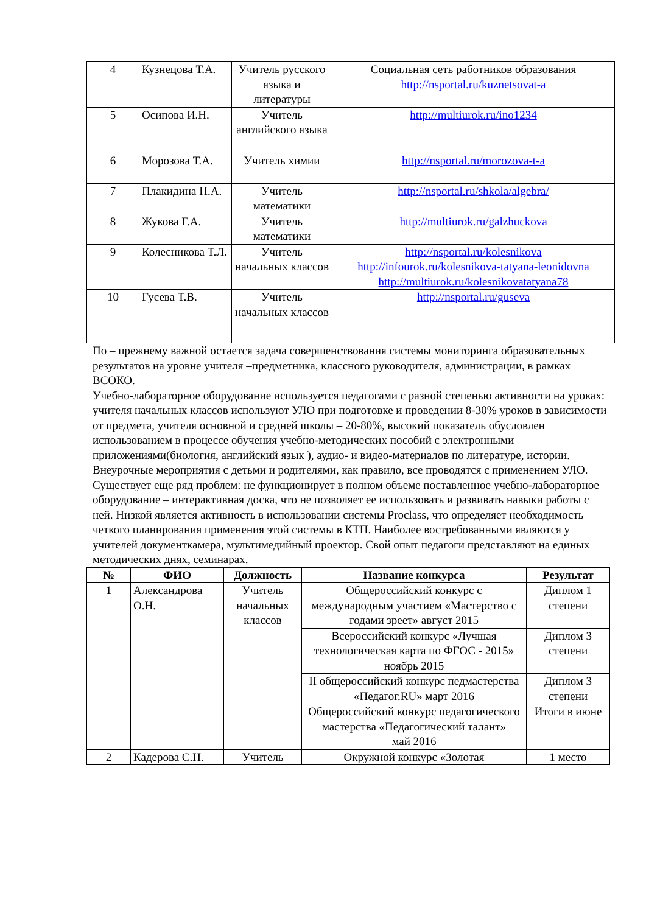| 4 | Кузнецова Т.А. | Учитель русского языка и литературы | Социальная сеть работников образования http://nsportal.ru/kuznetsovat-a |
| 5 | Осипова И.Н. | Учитель английского языка | http://multiurok.ru/ino1234 |
| 6 | Морозова Т.А. | Учитель химии | http://nsportal.ru/morozova-t-a |
| 7 | Плакидина Н.А. | Учитель математики | http://nsportal.ru/shkola/algebra/ |
| 8 | Жукова Г.А. | Учитель математики | http://multiurok.ru/galzhuckova |
| 9 | Колесникова Т.Л. | Учитель начальных классов | http://nsportal.ru/kolesnikova http://infourok.ru/kolesnikova-tatyana-leonidovna http://multiurok.ru/kolesnikovatatyana78 |
| 10 | Гусева Т.В. | Учитель начальных классов | http://nsportal.ru/guseva |
По – прежнему важной остается задача совершенствования системы мониторинга образовательных результатов на уровне учителя –предметника, классного руководителя, администрации, в рамках ВСОКО.
Учебно-лабораторное оборудование используется педагогами с разной степенью активности на уроках: учителя начальных классов используют УЛО при подготовке и проведении 8-30% уроков в зависимости от предмета, учителя основной и средней школы – 20-80%, высокий показатель обусловлен использованием в процессе обучения учебно-методических пособий с электронными приложениями(биология, английский язык ), аудио- и видео-материалов по литературе, истории. Внеурочные мероприятия с детьми и родителями, как правило, все проводятся с применением УЛО.
Существует еще ряд проблем: не функционирует в полном объеме поставленное учебно-лабораторное оборудование – интерактивная доска, что не позволяет ее использовать и развивать навыки работы с ней. Низкой является активность в использовании системы Proclass, что определяет необходимость четкого планирования применения этой системы в КТП. Наиболее востребованными являются у учителей документкамера, мультимедийный проектор. Свой опыт педагоги представляют на единых методических днях, семинарах.
| № | ФИО | Должность | Название конкурса | Результат |
| --- | --- | --- | --- | --- |
| 1 | Александрова О.Н. | Учитель начальных классов | Общероссийский конкурс с международным участием «Мастерство с годами зреет» август 2015 | Диплом 1 степени |
| | | | Всероссийский конкурс «Лучшая технологическая карта по ФГОС - 2015» ноябрь 2015 | Диплом 3 степени |
| | | | II общероссийский конкурс педмастерства «Педагог.RU» март 2016 | Диплом 3 степени |
| | | | Общероссийский конкурс педагогического мастерства «Педагогический талант» май 2016 | Итоги в июне |
| 2 | Кадерова С.Н. | Учитель | Окружной конкурс «Золотая | 1 место |